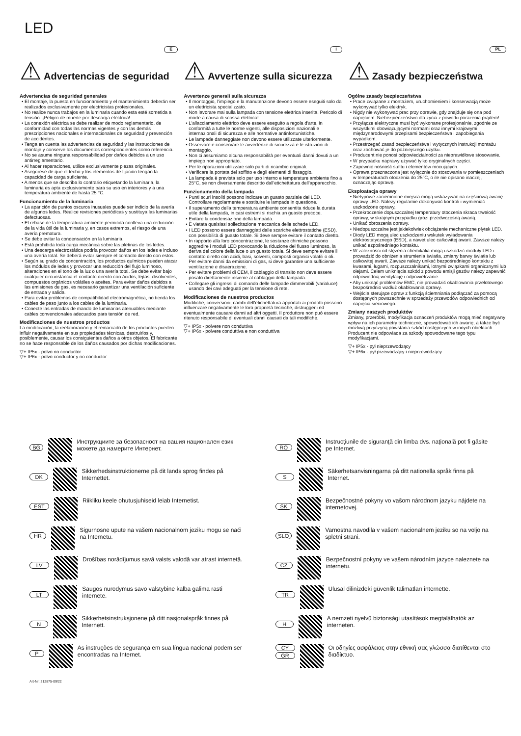LED
⚠
Advertencias de seguridad
E
Advertencias de seguridad generales
• El montaje, la puesta en funcionamiento y el mantenimiento deberán ser realizados exclusivamente por electricistas profesionales.
• No realice nunca trabajos en la luminaria cuando esta esté sometida a tensión. ¡Peligro de muerte por descarga eléctrica!
• La conexión eléctrica se debe realizar de modo reglamentario, de conformidad con todas las normas vigentes y con las demás prescripciones nacionales e internacionales de seguridad y prevención de accidentes.
• Tenga en cuenta las advertencias de seguridad y las instrucciones de montaje y conserve los documentos correspondientes como referencia.
• No se asume ninguna responsabilidad por daños debidos a un uso antirreglamentario.
• Al hacer reparaciones, utilice exclusivamente piezas originales.
• Asegúrese de que el techo y los elementos de fijación tengan la capacidad de carga suficiente.
• A menos que se describa lo contrario etiquetando la luminaria, la luminaria es apta exclusivamente para su uso en interiores y a una temperatura ambiente de hasta 25 °C.
Funcionamiento de la luminaria
• La aparición de puntos oscuros inusuales puede ser indicio de la avería de algunos ledes. Realice revisiones periódicas y sustituya las luminarias defectuosas.
• El rebase de la temperatura ambiente permitida conlleva una reducción de la vida útil de la luminaria y, en casos extremos, el riesgo de una avería prematura.
• Se debe evitar la condensación en la luminaria.
• Está prohibida toda carga mecánica sobre las pletinas de los ledes.
• Una descarga electrostática podría provocar daños en los ledes e incluso una avería total. Se deberá evitar siempre el contacto directo con estos.
• Según su grado de concentración, los productos químicos pueden atacar los módulos de ledes y provocar una reducción del flujo luminoso, alteraciones en el tono de la luz o una avería total. Se debe evitar bajo cualquier circunstancia el contacto directo con ácidos, lejías, disolventes, compuestos orgánicos volátiles o aceites. Para evitar daños debidos a las emisiones de gas, es necesario garantizar una ventilación suficiente de entrada y salida.
• Para evitar problemas de compatibilidad electromagnética, no tienda los cables de paso junto a los cables de la luminaria.
• Conecte las entradas de mando de luminarias atenuables mediante cables convencionales adecuados para tensión de red.
Modificaciones de nuestros productos
La modificación, la reelaboración y el remarcado de los productos pueden influir negativamente en sus propiedades técnicas, destruirlos y, posiblemente, causar los consiguientes daños a otros objetos. El fabricante no se hace responsable de los daños causados por dichas modificaciones.
▽+ IP5x - polvo no conductor
▽+ IP6x - polvo conductor y no conductor
⚠
Avvertenze sulla sicurezza
I
Avvertenze generali sulla sicurezza
• Il montaggio, l'impiego e la manutenzione devono essere eseguiti solo da un elettricista specializzato.
• Non lavorare mai sulla lampada con tensione elettrica inserita. Pericolo di morte a causa di scossa elettrica!
• L'allacciamento elettrico deve essere eseguito a regola d'arte, in conformità a tutte le norme vigenti, alle disposizioni nazionali e internazionali di sicurezza e alle normative antinfortunistiche.
• Le lampade danneggiate non devono essere utilizzate ulteriormente.
• Osservare e conservare le avvertenze di sicurezza e le istruzioni di montaggio.
• Non ci assumiamo alcuna responsabilità per eventuali danni dovuti a un impiego non appropriato.
• Per le riparazioni utilizzare solo parti di ricambio originali.
• Verificare la portata del soffitto e degli elementi di fissaggio.
• La lampada è prevista solo per uso interno e temperature ambiente fino a 25°C, se non diversamente descritto dall'etichettatura dell'apparecchio.
Funzionamento della lampada
• Punti scuri insoliti possono indicare un guasto parziale dei LED. Controllare regolarmente e sostituire le lampade in questione.
• Il superamento della temperatura ambiente consentita riduce la durata utile della lampada, in casi estremi si rischia un guasto precoce.
• Evitare la condensazione della lampada.
• È vietata qualsiasi sollecitazione meccanica delle schede LED.
• I LED possono essere danneggiati dalle scariche elettrostatiche (ESD), con possibilità di guasto totale. Si deve sempre evitare il contatto diretto.
• In rapporto alla loro concentrazione, le sostanze chimiche possono aggredire i moduli LED provocando la riduzione del flusso luminoso, la deriva del colore della luce o un guasto totale. Si deve sempre evitare il contatto diretto con acidi, basi, solventi, composti organici volatili o oli. Per evitare danni da emissioni di gas, si deve garantire una sufficiente ventilazione e disaerazione.
• Per evitare problemi di CEM, il cablaggio di transito non deve essere posato direttamente insieme al cablaggio della lampada.
• Collegare gli ingressi di comando delle lampade dimmerabili (varialuce) usando dei cavi adeguati per la tensione di rete.
Modificaciones de nuestros productos
Modifiche, conversioni, cambi dell'etichettatura apportati ai prodotti possono influenzare negativamente le loro proprietà tecniche, distruggerli ed eventualmente causare danni ad altri oggetti. Il produttore non può essere ritenuto responsabile di eventuali danni causati da tali modifiche.
▽+ IP5x - polvere non conduttiva
▽+ IP6x - polvere conduttiva e non conduttiva
⚠
Zasady bezpieczeństwa
PL
Ogólne zasady bezpieczeństwa
• Prace związane z montażem, uruchomieniem i konserwacją może wykonywać tylko elektryk.
• Nigdy nie wykonywać prac przy oprawie, gdy znajduje się ona pod napięciem. Niebezpieczeństwo dla życia z powodu porażenia prądem!
• Przyłącze elektryczne musi być wykonane profesjonalnie, zgodnie ze wszystkimi obowiązującymi normami oraz innymi krajowymi i międzynarodowymi przepisami bezpieczeństwa i zapobiegania wypadkom.
• Przestrzegać zasad bezpieczeństwa i wytycznych instrukcji montażu oraz zachować je do późniejszego użytku.
• Producent nie ponosi odpowiedzialności za nieprawidłowe stosowanie.
• W przypadku naprawy używać tylko oryginalnych części.
• Zapewnić nośność sufitu i elementów mocujących.
• Oprawa przeznaczona jest wyłącznie do stosowania w pomieszczeniach w temperaturach otoczenia do 25°C, o ile nie opisano inaczej, oznaczając oprawę.
Eksploatacja oprawy
• Nietypowe zaciemnione miejsca mogą wskazywać na częściową awarię oprawy LED. Należy regularnie dokonywać kontroli i wymieniać uszkodzone oprawy,
• Przekroczenie dopuszczalnej temperatury otoczenia skraca trwałość oprawy, w skrajnym przypadku grozi przedwczesną awarią.
• Unikać obroszenia oprawy.
• Niedopuszczalne jest jakiekolwiek obciążenie mechaniczne płytek LED.
• Diody LED mogą ulec uszkodzeniu wskutek wyładowania elektrostatycznego (ESD), a nawet ulec całkowitej awarii. Zawsze należy unikać ezpośredniego kontaktu.
• W zależności od stężenia chemikalia mogą uszkodzić moduły LED i prowadzić do obniżenia strumienia światła, zmiany barwy światła lub całkowitej awarii. Zawsze należy unikać bezpośredniego kontaktu z kwasami, ługami, rozpuszczalnikami, lotnymi związkami organicznymi lub olejami. Celem uniknięcia szkód z powodu emisji gazów należy zapewnić odpowiednią wentylację i odpowietrzanie.
• Aby uniknąć problemów EMC, nie prowadzić okablowania przelotowego bezpośrednio wzdłuż okablowania oprawy.
• Wejścia sterujące opraw z funkcją ściemniania podłączać za pomocą dostępnych powszechnie w sprzedaży przewodów odpowiednich od napięcia sieciowego.
Zmiany naszych produktów
Zmiany, przeróbki, modyfikacja oznaczeń produktów mogą mieć negatywny wpływ na ich parametry techniczne, spowodować ich awarię, a także być możliwą przyczyną powstania szkód następczych w innych obiektach. Producent nie odpowiada za szkody spowodowane tego typu modyfikacjami.
▽+ IP5x - pył nieprzewodzący
▽+ IP6x - pył przewodzący i nieprzewodzący
BG Инструкциите за безопасност на вашия национален език можете да намерите Интернет.
RO Instrucţiunile de siguranţă din limba dvs. naţională pot fi găsite pe Internet.
DK Sikkerhedsinstruktionerne på dit lands sprog findes på Internettet.
S Säkerhetsanvisningarna på ditt nationella språk finns på Internet.
EST Riikliku keele ohutusjuhiseid leiab Internetist.
SK Bezpečnostné pokyny vo vašom národnom jazyku nájdete na internetovej.
HR Sigurnosne upute na vašem nacionalnom jeziku mogu se naći na Internetu.
SLO Varnostna navodila v vašem nacionalnem jeziku so na voljo na spletni strani.
LV Drošības norādījumus savā valsts valodā var atrast internetā.
CZ Bezpečnostní pokyny ve vašem národním jazyce naleznete na internetu.
LT Saugos nurodymus savo valstybine kalba galima rasti internete.
TR Ulusal dilinizdeki güvenlik talimatları internette.
N Sikkerhetsinstruksjonene på ditt nasjonalspråk finnes på Internett.
H A nemzeti nyelvű biztonsági utasítások megtalálhatók az interneten.
P As instruções de segurança em sua língua nacional podem ser encontradas na Internet.
CY
GR Οι οδηγίες ασφάλειας στην εθνική σας γλώσσα διατίθενται στο διαδίκτυο.
Art-Nr: 212875-09/22